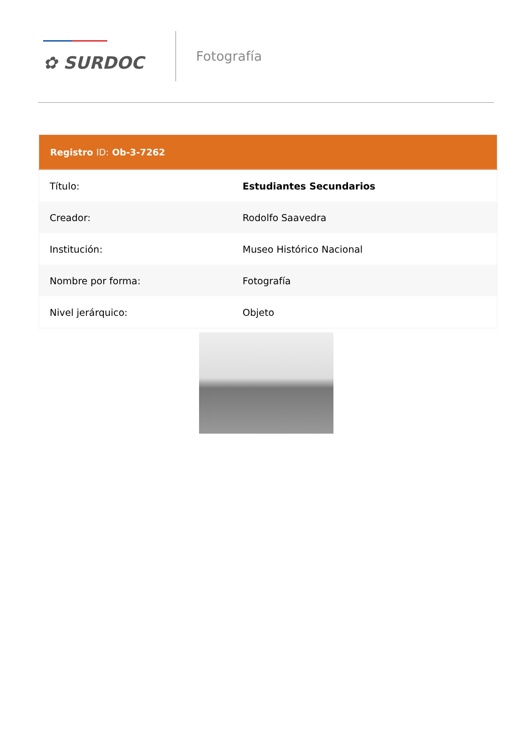✿ SURDOC
Fotografía
| Registro ID: Ob-3-7262 | |
| --- | --- |
| Título: | Estudiantes Secundarios |
| Creador: | Rodolfo Saavedra |
| Institución: | Museo Histórico Nacional |
| Nombre por forma: | Fotografía |
| Nivel jerárquico: | Objeto |